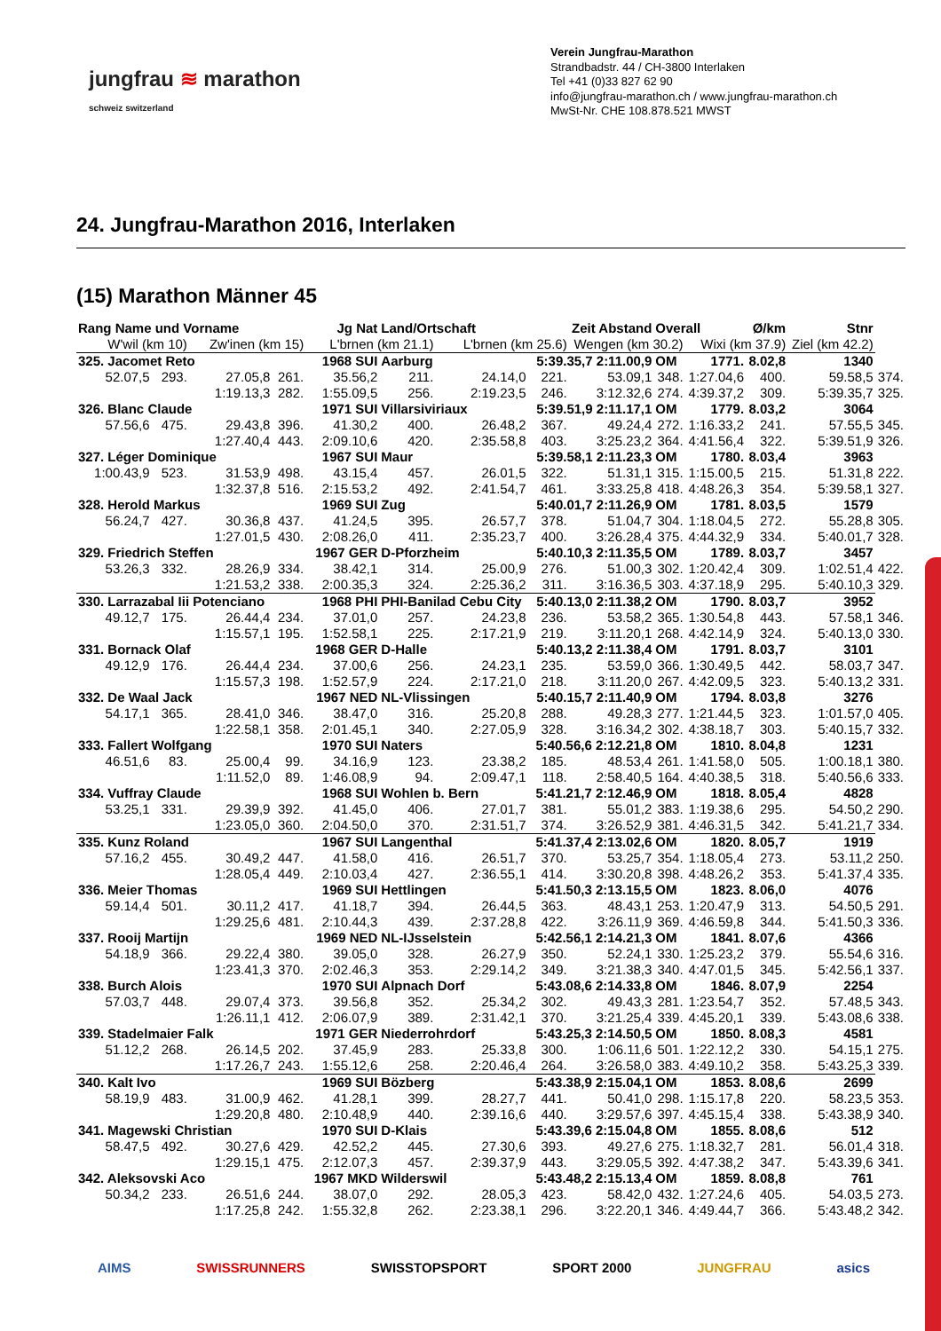jungfrau ≋ marathon
schweiz switzerland
Verein Jungfrau-Marathon
Strandbadstr. 44 / CH-3800 Interlaken
Tel +41 (0)33 827 62 90
info@jungfrau-marathon.ch / www.jungfrau-marathon.ch
MwSt-Nr. CHE 108.878.521 MWST
24. Jungfrau-Marathon 2016, Interlaken
(15) Marathon Männer 45
| Rang Name und Vorname | | | Jg Nat | | Land/Ortschaft | | Zeit Abstand | | Overall | | Ø/km | Stnr | |
| --- | --- | --- | --- | --- | --- | --- | --- | --- | --- | --- | --- | --- | --- |
| W'wil (km 10) | | Zw'inen (km 15) | | L'brnen (km 21.1) | | L'brnen (km 25.6) | | Wengen (km 30.2) | | Wixi (km 37.9) | | Ziel (km 42.2) | |
| 325. Jacomet Reto | | | 1968 SUI | | Aarburg | | 5:39.35,7 2:11.00,9 | | OM | 1771. | 8.02,8 | 1340 | |
| 52.07,5 | 293. | 27.05,8 | 261. | 35.56,2 | 211. | 24.14,0 | 221. | 53.09,1 | 348. | 1:27.04,6 | 400. | 59.58,5 | 374. |
| | | 1:19.13,3 | 282. | 1:55.09,5 | 256. | 2:19.23,5 | 246. | 3:12.32,6 | 274. | 4:39.37,2 | 309. | 5:39.35,7 | 325. |
| 326. Blanc Claude | | | 1971 SUI | | Villarsiviriaux | | 5:39.51,9 2:11.17,1 | | OM | 1779. | 8.03,2 | 3064 | |
| 57.56,6 | 475. | 29.43,8 | 396. | 41.30,2 | 400. | 26.48,2 | 367. | 49.24,4 | 272. | 1:16.33,2 | 241. | 57.55,5 | 345. |
| | | 1:27.40,4 | 443. | 2:09.10,6 | 420. | 2:35.58,8 | 403. | 3:25.23,2 | 364. | 4:41.56,4 | 322. | 5:39.51,9 | 326. |
| 327. Léger Dominique | | | 1967 SUI | | Maur | | 5:39.58,1 2:11.23,3 | | OM | 1780. | 8.03,4 | 3963 | |
| 1:00.43,9 | 523. | 31.53,9 | 498. | 43.15,4 | 457. | 26.01,5 | 322. | 51.31,1 | 315. | 1:15.00,5 | 215. | 51.31,8 | 222. |
| | | 1:32.37,8 | 516. | 2:15.53,2 | 492. | 2:41.54,7 | 461. | 3:33.25,8 | 418. | 4:48.26,3 | 354. | 5:39.58,1 | 327. |
| 328. Herold Markus | | | 1969 SUI | | Zug | | 5:40.01,7 2:11.26,9 | | OM | 1781. | 8.03,5 | 1579 | |
| 56.24,7 | 427. | 30.36,8 | 437. | 41.24,5 | 395. | 26.57,7 | 378. | 51.04,7 | 304. | 1:18.04,5 | 272. | 55.28,8 | 305. |
| | | 1:27.01,5 | 430. | 2:08.26,0 | 411. | 2:35.23,7 | 400. | 3:26.28,4 | 375. | 4:44.32,9 | 334. | 5:40.01,7 | 328. |
| 329. Friedrich Steffen | | | 1967 GER | | D-Pforzheim | | 5:40.10,3 2:11.35,5 | | OM | 1789. | 8.03,7 | 3457 | |
| 53.26,3 | 332. | 28.26,9 | 334. | 38.42,1 | 314. | 25.00,9 | 276. | 51.00,3 | 302. | 1:20.42,4 | 309. | 1:02.51,4 | 422. |
| | | 1:21.53,2 | 338. | 2:00.35,3 | 324. | 2:25.36,2 | 311. | 3:16.36,5 | 303. | 4:37.18,9 | 295. | 5:40.10,3 | 329. |
| 330. Larrazabal Iii Potenciano | | | 1968 PHI | | PHI-Banilad Cebu City | | 5:40.13,0 2:11.38,2 | | OM | 1790. | 8.03,7 | 3952 | |
| 49.12,7 | 175. | 26.44,4 | 234. | 37.01,0 | 257. | 24.23,8 | 236. | 53.58,2 | 365. | 1:30.54,8 | 443. | 57.58,1 | 346. |
| | | 1:15.57,1 | 195. | 1:52.58,1 | 225. | 2:17.21,9 | 219. | 3:11.20,1 | 268. | 4:42.14,9 | 324. | 5:40.13,0 | 330. |
| 331. Bornack Olaf | | | 1968 GER | | D-Halle | | 5:40.13,2 2:11.38,4 | | OM | 1791. | 8.03,7 | 3101 | |
| 49.12,9 | 176. | 26.44,4 | 234. | 37.00,6 | 256. | 24.23,1 | 235. | 53.59,0 | 366. | 1:30.49,5 | 442. | 58.03,7 | 347. |
| | | 1:15.57,3 | 198. | 1:52.57,9 | 224. | 2:17.21,0 | 218. | 3:11.20,0 | 267. | 4:42.09,5 | 323. | 5:40.13,2 | 331. |
| 332. De Waal Jack | | | 1967 NED | | NL-Vlissingen | | 5:40.15,7 2:11.40,9 | | OM | 1794. | 8.03,8 | 3276 | |
| 54.17,1 | 365. | 28.41,0 | 346. | 38.47,0 | 316. | 25.20,8 | 288. | 49.28,3 | 277. | 1:21.44,5 | 323. | 1:01.57,0 | 405. |
| | | 1:22.58,1 | 358. | 2:01.45,1 | 340. | 2:27.05,9 | 328. | 3:16.34,2 | 302. | 4:38.18,7 | 303. | 5:40.15,7 | 332. |
| 333. Fallert Wolfgang | | | 1970 SUI | | Naters | | 5:40.56,6 2:12.21,8 | | OM | 1810. | 8.04,8 | 1231 | |
| 46.51,6 | 83. | 25.00,4 | 99. | 34.16,9 | 123. | 23.38,2 | 185. | 48.53,4 | 261. | 1:41.58,0 | 505. | 1:00.18,1 | 380. |
| | | 1:11.52,0 | 89. | 1:46.08,9 | 94. | 2:09.47,1 | 118. | 2:58.40,5 | 164. | 4:40.38,5 | 318. | 5:40.56,6 | 333. |
| 334. Vuffray Claude | | | 1968 SUI | | Wohlen b. Bern | | 5:41.21,7 2:12.46,9 | | OM | 1818. | 8.05,4 | 4828 | |
| 53.25,1 | 331. | 29.39,9 | 392. | 41.45,0 | 406. | 27.01,7 | 381. | 55.01,2 | 383. | 1:19.38,6 | 295. | 54.50,2 | 290. |
| | | 1:23.05,0 | 360. | 2:04.50,0 | 370. | 2:31.51,7 | 374. | 3:26.52,9 | 381. | 4:46.31,5 | 342. | 5:41.21,7 | 334. |
| 335. Kunz Roland | | | 1967 SUI | | Langenthal | | 5:41.37,4 2:13.02,6 | | OM | 1820. | 8.05,7 | 1919 | |
| 57.16,2 | 455. | 30.49,2 | 447. | 41.58,0 | 416. | 26.51,7 | 370. | 53.25,7 | 354. | 1:18.05,4 | 273. | 53.11,2 | 250. |
| | | 1:28.05,4 | 449. | 2:10.03,4 | 427. | 2:36.55,1 | 414. | 3:30.20,8 | 398. | 4:48.26,2 | 353. | 5:41.37,4 | 335. |
| 336. Meier Thomas | | | 1969 SUI | | Hettlingen | | 5:41.50,3 2:13.15,5 | | OM | 1823. | 8.06,0 | 4076 | |
| 59.14,4 | 501. | 30.11,2 | 417. | 41.18,7 | 394. | 26.44,5 | 363. | 48.43,1 | 253. | 1:20.47,9 | 313. | 54.50,5 | 291. |
| | | 1:29.25,6 | 481. | 2:10.44,3 | 439. | 2:37.28,8 | 422. | 3:26.11,9 | 369. | 4:46.59,8 | 344. | 5:41.50,3 | 336. |
| 337. Rooij Martijn | | | 1969 NED | | NL-IJsselstein | | 5:42.56,1 2:14.21,3 | | OM | 1841. | 8.07,6 | 4366 | |
| 54.18,9 | 366. | 29.22,4 | 380. | 39.05,0 | 328. | 26.27,9 | 350. | 52.24,1 | 330. | 1:25.23,2 | 379. | 55.54,6 | 316. |
| | | 1:23.41,3 | 370. | 2:02.46,3 | 353. | 2:29.14,2 | 349. | 3:21.38,3 | 340. | 4:47.01,5 | 345. | 5:42.56,1 | 337. |
| 338. Burch Alois | | | 1970 SUI | | Alpnach Dorf | | 5:43.08,6 2:14.33,8 | | OM | 1846. | 8.07,9 | 2254 | |
| 57.03,7 | 448. | 29.07,4 | 373. | 39.56,8 | 352. | 25.34,2 | 302. | 49.43,3 | 281. | 1:23.54,7 | 352. | 57.48,5 | 343. |
| | | 1:26.11,1 | 412. | 2:06.07,9 | 389. | 2:31.42,1 | 370. | 3:21.25,4 | 339. | 4:45.20,1 | 339. | 5:43.08,6 | 338. |
| 339. Stadelmaier Falk | | | 1971 GER | | Niederrohrdorf | | 5:43.25,3 2:14.50,5 | | OM | 1850. | 8.08,3 | 4581 | |
| 51.12,2 | 268. | 26.14,5 | 202. | 37.45,9 | 283. | 25.33,8 | 300. | 1:06.11,6 | 501. | 1:22.12,2 | 330. | 54.15,1 | 275. |
| | | 1:17.26,7 | 243. | 1:55.12,6 | 258. | 2:20.46,4 | 264. | 3:26.58,0 | 383. | 4:49.10,2 | 358. | 5:43.25,3 | 339. |
| 340. Kalt Ivo | | | 1969 SUI | | Bözberg | | 5:43.38,9 2:15.04,1 | | OM | 1853. | 8.08,6 | 2699 | |
| 58.19,9 | 483. | 31.00,9 | 462. | 41.28,1 | 399. | 28.27,7 | 441. | 50.41,0 | 298. | 1:15.17,8 | 220. | 58.23,5 | 353. |
| | | 1:29.20,8 | 480. | 2:10.48,9 | 440. | 2:39.16,6 | 440. | 3:29.57,6 | 397. | 4:45.15,4 | 338. | 5:43.38,9 | 340. |
| 341. Magewski Christian | | | 1970 SUI | | D-Klais | | 5:43.39,6 2:15.04,8 | | OM | 1855. | 8.08,6 | 512 | |
| 58.47,5 | 492. | 30.27,6 | 429. | 42.52,2 | 445. | 27.30,6 | 393. | 49.27,6 | 275. | 1:18.32,7 | 281. | 56.01,4 | 318. |
| | | 1:29.15,1 | 475. | 2:12.07,3 | 457. | 2:39.37,9 | 443. | 3:29.05,5 | 392. | 4:47.38,2 | 347. | 5:43.39,6 | 341. |
| 342. Aleksovski Aco | | | 1967 MKD | | Wilderswil | | 5:43.48,2 2:15.13,4 | | OM | 1859. | 8.08,8 | 761 | |
| 50.34,2 | 233. | 26.51,6 | 244. | 38.07,0 | 292. | 28.05,3 | 423. | 58.42,0 | 432. | 1:27.24,6 | 405. | 54.03,5 | 273. |
| | | 1:17.25,8 | 242. | 1:55.32,8 | 262. | 2:23.38,1 | 296. | 3:22.20,1 | 346. | 4:49.44,7 | 366. | 5:43.48,2 | 342. |
AIMS SWISSRUNNERS SWISSTOPSPORT SPORT 2000 JUNGFRAU asics